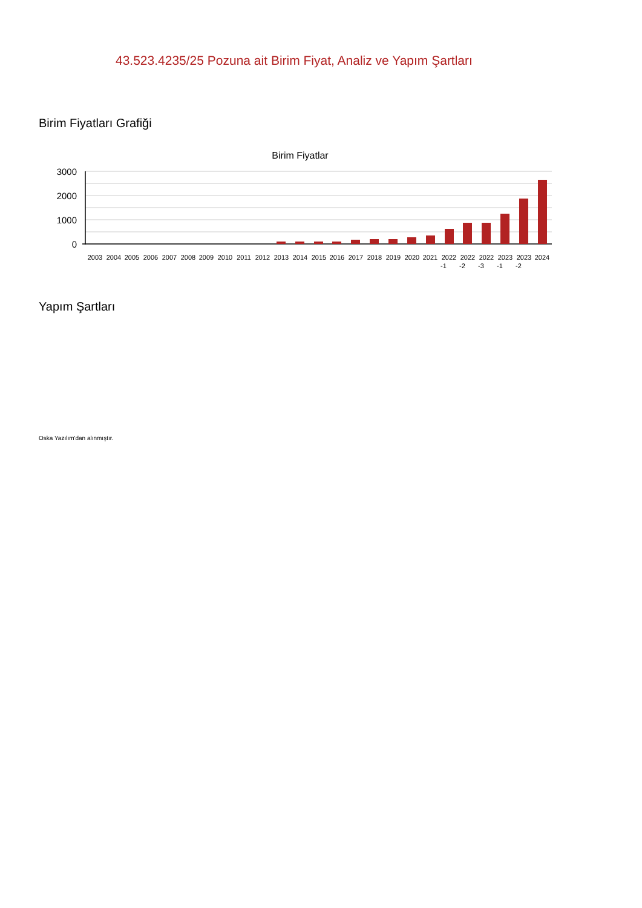43.523.4235/25 Pozuna ait Birim Fiyat, Analiz ve Yapım Şartları
Birim Fiyatları Grafiği
Birim Fiyatlar
3000
2000
1000
0
2003
2004
2005
2006
2007
2008
2009
2010
2011
2012
2013
2014
2015
2016
2017
2018
2019
2020
2021
2022
2022
2022
2023
2023
2024
-1
-2
-3
-1
-2
Yapım Şartları
Oska Yazılım'dan alınmıştır.